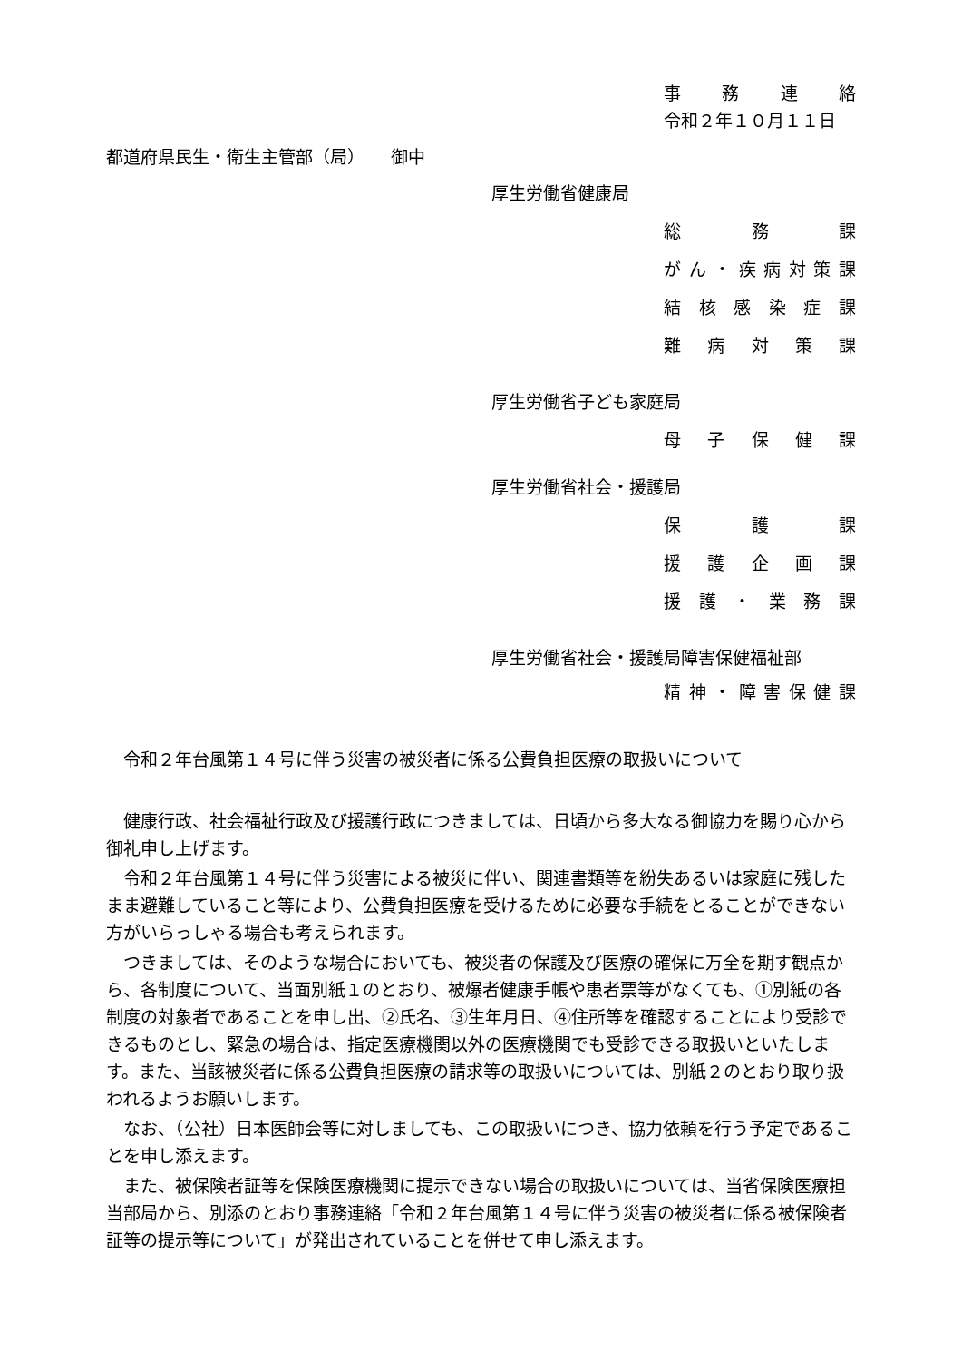事務連絡
令和２年１０月１１日
都道府県民生・衛生主管部（局）　　御中
厚生労働省健康局
総務課
がん ・ 疾病対策課
結核感染症課
難病対策課
厚生労働省子ども家庭局
母子保健課
厚生労働省社会・援護局
保護課
援護企画課
援護 ・ 業務課
厚生労働省社会・援護局障害保健福祉部
精神 ・ 障害保健課
令和２年台風第１４号に伴う災害の被災者に係る公費負担医療の取扱いについて
健康行政、社会福祉行政及び援護行政につきましては、日頃から多大なる御協力を賜り心から御礼申し上げます。
令和２年台風第１４号に伴う災害による被災に伴い、関連書類等を紛失あるいは家庭に残したまま避難していること等により、公費負担医療を受けるために必要な手続をとることができない方がいらっしゃる場合も考えられます。
つきましては、そのような場合においても、被災者の保護及び医療の確保に万全を期す観点から、各制度について、当面別紙１のとおり、被爆者健康手帳や患者票等がなくても、①別紙の各制度の対象者であることを申し出、②氏名、③生年月日、④住所等を確認することにより受診できるものとし、緊急の場合は、指定医療機関以外の医療機関でも受診できる取扱いといたします。また、当該被災者に係る公費負担医療の請求等の取扱いについては、別紙２のとおり取り扱われるようお願いします。
なお、（公社）日本医師会等に対しましても、この取扱いにつき、協力依頼を行う予定であることを申し添えます。
また、被保険者証等を保険医療機関に提示できない場合の取扱いについては、当省保険医療担当部局から、別添のとおり事務連絡「令和２年台風第１４号に伴う災害の被災者に係る被保険者証等の提示等について」が発出されていることを併せて申し添えます。